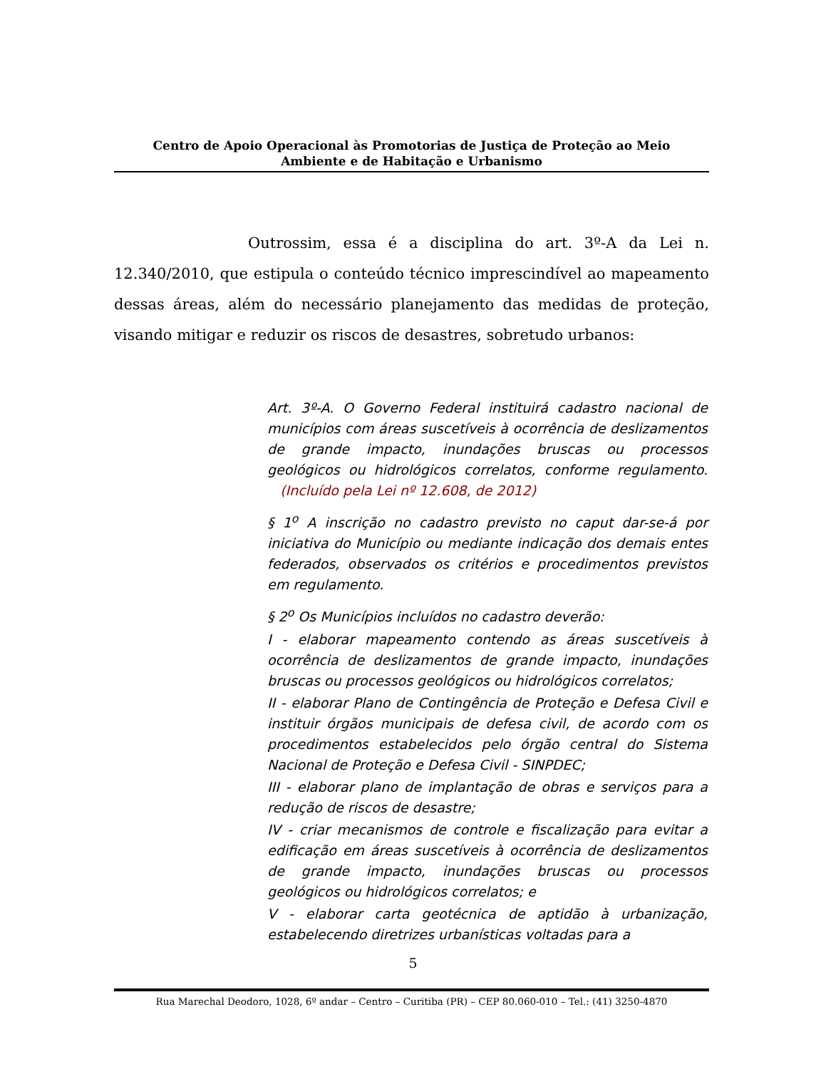Centro de Apoio Operacional às Promotorias de Justiça de Proteção ao Meio
Ambiente e de Habitação e Urbanismo
Outrossim, essa é a disciplina do art. 3º-A da Lei n. 12.340/2010, que estipula o conteúdo técnico imprescindível ao mapeamento dessas áreas, além do necessário planejamento das medidas de proteção, visando mitigar e reduzir os riscos de desastres, sobretudo urbanos:
Art. 3º-A. O Governo Federal instituirá cadastro nacional de municípios com áreas suscetíveis à ocorrência de deslizamentos de grande impacto, inundações bruscas ou processos geológicos ou hidrológicos correlatos, conforme regulamento. (Incluído pela Lei nº 12.608, de 2012)
§ 1<sup>o</sup> A inscrição no cadastro previsto no caput dar-se-á por iniciativa do Município ou mediante indicação dos demais entes federados, observados os critérios e procedimentos previstos em regulamento.
§ 2<sup>o</sup> Os Municípios incluídos no cadastro deverão:
I - elaborar mapeamento contendo as áreas suscetíveis à ocorrência de deslizamentos de grande impacto, inundações bruscas ou processos geológicos ou hidrológicos correlatos;
II - elaborar Plano de Contingência de Proteção e Defesa Civil e instituir órgãos municipais de defesa civil, de acordo com os procedimentos estabelecidos pelo órgão central do Sistema Nacional de Proteção e Defesa Civil - SINPDEC;
III - elaborar plano de implantação de obras e serviços para a redução de riscos de desastre;
IV - criar mecanismos de controle e fiscalização para evitar a edificação em áreas suscetíveis à ocorrência de deslizamentos de grande impacto, inundações bruscas ou processos geológicos ou hidrológicos correlatos; e
V - elaborar carta geotécnica de aptidão à urbanização, estabelecendo diretrizes urbanísticas voltadas para a
5
Rua Marechal Deodoro, 1028, 6º andar – Centro – Curitiba (PR) – CEP 80.060-010 – Tel.: (41) 3250-4870